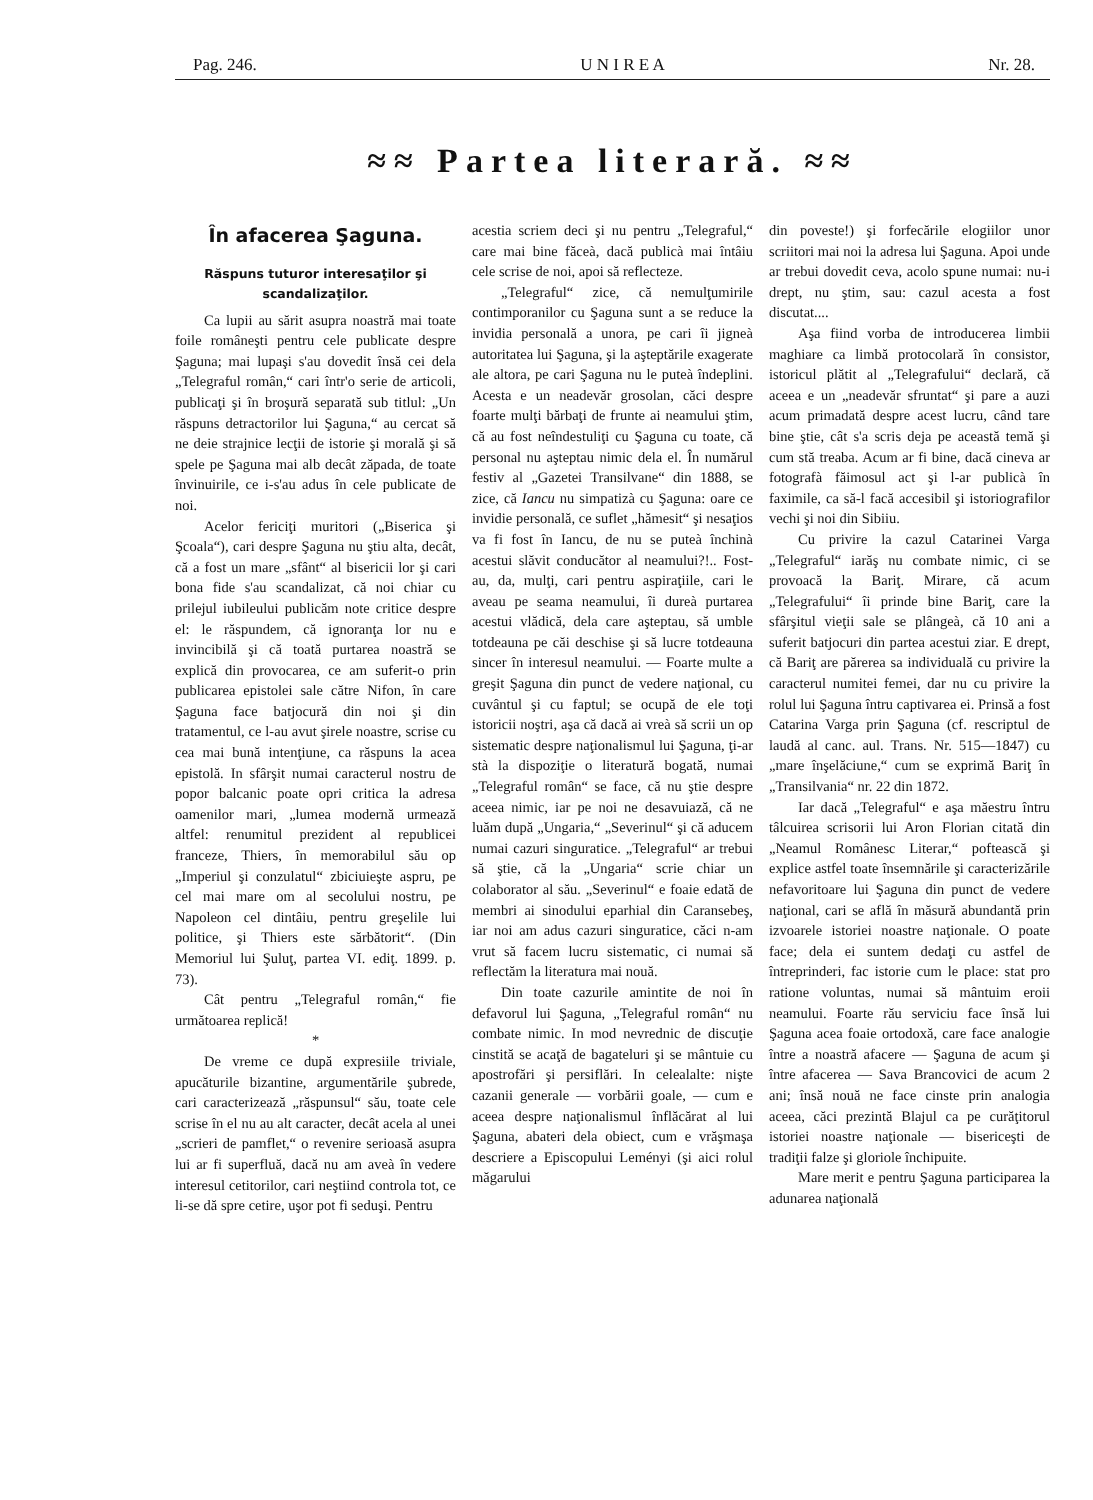Pag. 246. U N I R E A Nr. 28.
≈≈ Partea literară. ≈≈
În afacerea Şaguna.
Răspuns tuturor interesaţilor şi scandalizaţilor.
Ca lupii au sărit asupra noastră mai toate foile româneşti pentru cele publicate despre Şaguna; mai lupaşi s'au dovedit însă cei dela „Telegraful român,“ cari într'o serie de articoli, publicaţi şi în broşură separată sub titlul: „Un răspuns detractorilor lui Şaguna,“ au cercat să ne deie strajnice lecţii de istorie şi morală şi să spele pe Şaguna mai alb decât zăpada, de toate învinuirile, ce i-s'au adus în cele publicate de noi.
Acelor fericiţi muritori („Biserica şi Şcoala“), cari despre Şaguna nu ştiu alta, decât, că a fost un mare „sfânt“ al bisericii lor şi cari bona fide s'au scandalizat, că noi chiar cu prilejul iubileului publicăm note critice despre el: le răspundem, că ignoranţa lor nu e invincibilă şi că toată purtarea noastră se explică din provocarea, ce am suferit-o prin publicarea epistolei sale către Nifon, în care Şaguna face batjocură din noi şi din tratamentul, ce l-au avut şirele noastre, scrise cu cea mai bună intenţiune, ca răspuns la acea epistolă. In sfârşit numai caracterul nostru de popor balcanic poate opri critica la adresa oamenilor mari, „lumea modernă urmează altfel: renumitul prezident al republicei franceze, Thiers, în memorabilul său op „Imperiul şi conzulatul“ zbiciuieşte aspru, pe cel mai mare om al secolului nostru, pe Napoleon cel dintâiu, pentru greşelile lui politice, şi Thiers este sărbătorit“. (Din Memoriul lui Şuluţ, partea VI. ediţ. 1899. p. 73).
Cât pentru „Telegraful român,“ fie următoarea replică!
*
De vreme ce după expresiile triviale, apucăturile bizantine, argumentările şubrede, cari caracterizează „răspunsul“ său, toate cele scrise în el nu au alt caracter, decât acela al unei „scrieri de pamflet,“ o revenire serioasă asupra lui ar fi superfluă, dacă nu am aveà în vedere interesul cetitorilor, cari neştiind controla tot, ce li-se dă spre cetire, uşor pot fi seduşi. Pentru
acestia scriem deci şi nu pentru „Telegraful,“ care mai bine făceà, dacă publicà mai întâiu cele scrise de noi, apoi să reflecteze.
„Telegraful“ zice, că nemulţumirile contimporanilor cu Şaguna sunt a se reduce la invidia personală a unora, pe cari îi jigneà autoritatea lui Şaguna, şi la aşteptările exagerate ale altora, pe cari Şaguna nu le puteà îndeplini. Acesta e un neadevăr grosolan, căci despre foarte mulţi bărbaţi de frunte ai neamului ştim, că au fost neîndestuliţi cu Şaguna cu toate, că personal nu aşteptau nimic dela el. În numărul festiv al „Gazetei Transilvane“ din 1888, se zice, că Iancu nu simpatizà cu Şaguna: oare ce invidie personală, ce suflet „hămesit“ şi nesaţios va fi fost în Iancu, de nu se puteà închinà acestui slăvit conducător al neamului?!.. Fost-au, da, mulţi, cari pentru aspiraţiile, cari le aveau pe seama neamului, îi dureà purtarea acestui vlădică, dela care aşteptau, să umble totdeauna pe căi deschise şi să lucre totdeauna sincer în interesul neamului. — Foarte multe a greşit Şaguna din punct de vedere naţional, cu cuvântul şi cu faptul; se ocupă de ele toţi istoricii noştri, aşa că dacă ai vreà să scrii un op sistematic despre naţionalismul lui Şaguna, ţi-ar stà la dispoziţie o literatură bogată, numai „Telegraful român“ se face, că nu ştie despre aceea nimic, iar pe noi ne desavuiază, că ne luăm după „Ungaria,“ „Severinul“ şi că aducem numai cazuri singuratice. „Telegraful“ ar trebui să ştie, că la „Ungaria“ scrie chiar un colaborator al său. „Severinul“ e foaie edată de membri ai sinodului eparhial din Caransebeş, iar noi am adus cazuri singuratice, căci n-am vrut să facem lucru sistematic, ci numai să reflectăm la literatura mai nouă.
Din toate cazurile amintite de noi în defavorul lui Şaguna, „Telegraful român“ nu combate nimic. In mod nevrednic de discuţie cinstită se acaţă de bagateluri şi se mântuie cu apostrofări şi persiflări. In celealalte: nişte cazanii generale — vorbării goale, — cum e aceea despre naţionalismul înflăcărat al lui Şaguna, abateri dela obiect, cum e vrăşmaşa descriere a Episcopului Leményi (şi aici rolul măgarului
din poveste!) şi forfecările elogiilor unor scriitori mai noi la adresa lui Şaguna. Apoi unde ar trebui dovedit ceva, acolo spune numai: nu-i drept, nu ştim, sau: cazul acesta a fost discutat....
Aşa fiind vorba de introducerea limbii maghiare ca limbă protocolară în consistor, istoricul plătit al „Telegrafului“ declară, că aceea e un „neadevăr sfruntat“ şi pare a auzi acum primadată despre acest lucru, când tare bine ştie, cât s'a scris deja pe această temă şi cum stă treaba. Acum ar fi bine, dacă cineva ar fotografà făimosul act şi l-ar publicà în faximile, ca să-l facă accesibil şi istoriografilor vechi şi noi din Sibiiu.
Cu privire la cazul Catarinei Varga „Telegraful“ iarăş nu combate nimic, ci se provoacă la Bariţ. Mirare, că acum „Telegrafului“ îi prinde bine Bariţ, care la sfârşitul vieţii sale se plângeà, că 10 ani a suferit batjocuri din partea acestui ziar. E drept, că Bariţ are părerea sa individuală cu privire la caracterul numitei femei, dar nu cu privire la rolul lui Şaguna întru captivarea ei. Prinsă a fost Catarina Varga prin Şaguna (cf. rescriptul de laudă al canc. aul. Trans. Nr. 515—1847) cu „mare înşelăciune,“ cum se exprimă Bariţ în „Transilvania“ nr. 22 din 1872.
Iar dacă „Telegraful“ e aşa măestru întru tâlcuirea scrisorii lui Aron Florian citată din „Neamul Românesc Literar,“ poftească şi explice astfel toate însemnările şi caracterizările nefavoritoare lui Şaguna din punct de vedere naţional, cari se află în măsură abundantă prin izvoarele istoriei noastre naţionale. O poate face; dela ei suntem dedaţi cu astfel de întreprinderi, fac istorie cum le place: stat pro ratione voluntas, numai să mântuim eroii neamului. Foarte rău serviciu face însă lui Şaguna acea foaie ortodoxă, care face analogie între a noastră afacere — Şaguna de acum şi între afacerea — Sava Brancovici de acum 2 ani; însă nouă ne face cinste prin analogia aceea, căci prezintă Blajul ca pe curăţitorul istoriei noastre naţionale — bisericeşti de tradiţii falze şi gloriole închipuite.
Mare merit e pentru Şaguna participarea la adunarea naţională